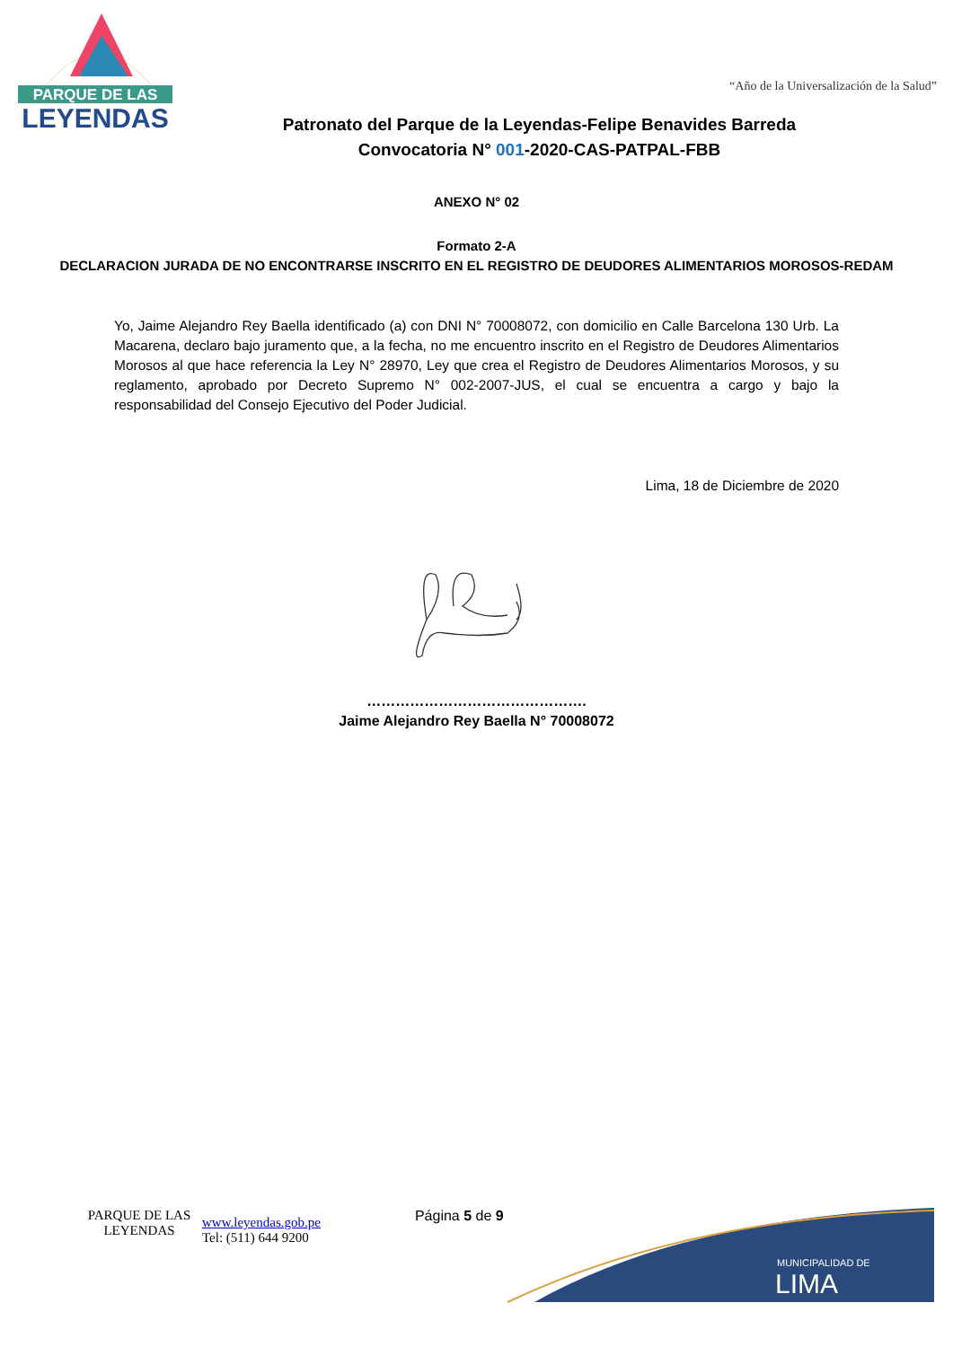PARQUE DE LAS
LEYENDAS
“Año de la Universalización de la Salud”
Patronato del Parque de la Leyendas-Felipe Benavides Barreda
Convocatoria N° 001-2020-CAS-PATPAL-FBB
ANEXO N° 02
Formato 2-A
DECLARACION JURADA DE NO ENCONTRARSE INSCRITO EN EL REGISTRO DE DEUDORES ALIMENTARIOS MOROSOS-REDAM
Yo, Jaime Alejandro Rey Baella identificado (a) con DNI N° 70008072, con domicilio en Calle Barcelona 130 Urb. La Macarena, declaro bajo juramento que, a la fecha, no me encuentro inscrito en el Registro de Deudores Alimentarios Morosos al que hace referencia la Ley N° 28970, Ley que crea el Registro de Deudores Alimentarios Morosos, y su reglamento, aprobado por Decreto Supremo N° 002-2007-JUS, el cual se encuentra a cargo y bajo la responsabilidad del Consejo Ejecutivo del Poder Judicial.
Lima, 18 de Diciembre de 2020
……………………………………….
Jaime Alejandro Rey Baella N° 70008072
PARQUE DE LAS LEYENDAS
www.leyendas.gob.pe
Tel: (511) 644 9200
Página 5 de 9
MUNICIPALIDAD DE
LIMA